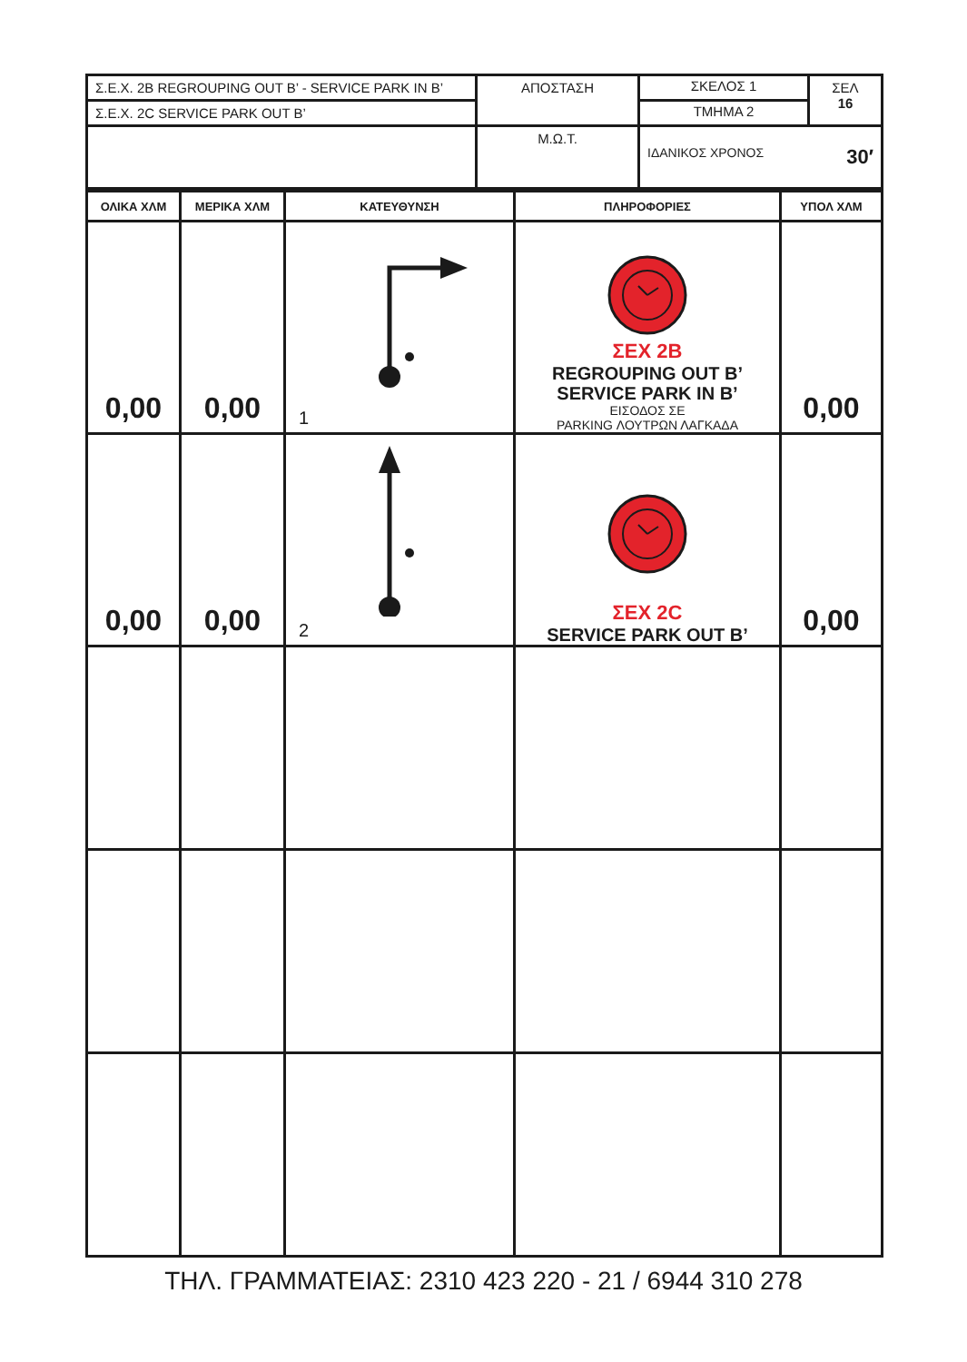| Σ.Ε.Χ. 2B REGROUPING OUT B’ - SERVICE PARK IN B’ | ΑΠΟΣΤΑΣΗ | ΣΚΕΛΟΣ 1 | ΣΕΛ 16 |
| Σ.Ε.Χ. 2C SERVICE PARK OUT B’ | | ΤΜΗΜΑ 2 | |
| | Μ.Ω.Τ. | ΙΔΑΝΙΚΟΣ ΧΡΟΝΟΣ 30′ | |
| ΟΛΙΚΑ ΧΛΜ | ΜΕΡΙΚΑ ΧΛΜ | ΚΑΤΕΥΘΥΝΣΗ | ΠΛΗΡΟΦΟΡΙΕΣ | ΥΠΟΛ ΧΛΜ |
| --- | --- | --- | --- | --- |
| 0,00 | 0,00 | 1 | ΣΕΧ 2B REGROUPING OUT B’ SERVICE PARK IN B’ ΕΙΣΟΔΟΣ ΣΕ PARKING ΛΟΥΤΡΩΝ ΛΑΓΚΑΔΑ | 0,00 |
| 0,00 | 0,00 | 2 | ΣΕΧ 2C SERVICE PARK OUT B’ | 0,00 |
ΤΗΛ. ΓΡΑΜΜΑΤΕΙΑΣ: 2310 423 220 - 21 / 6944 310 278